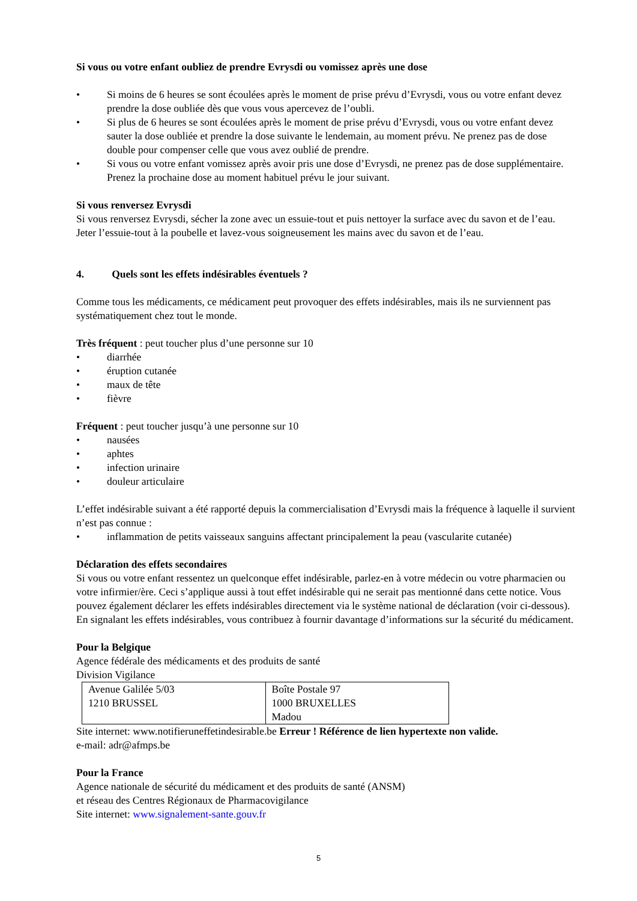Si vous ou votre enfant oubliez de prendre Evrysdi ou vomissez après une dose
• Si moins de 6 heures se sont écoulées après le moment de prise prévu d’Evrysdi, vous ou votre enfant devez prendre la dose oubliée dès que vous vous apercevez de l’oubli.
• Si plus de 6 heures se sont écoulées après le moment de prise prévu d’Evrysdi, vous ou votre enfant devez sauter la dose oubliée et prendre la dose suivante le lendemain, au moment prévu. Ne prenez pas de dose double pour compenser celle que vous avez oublié de prendre.
• Si vous ou votre enfant vomissez après avoir pris une dose d’Evrysdi, ne prenez pas de dose supplémentaire. Prenez la prochaine dose au moment habituel prévu le jour suivant.
Si vous renversez Evrysdi
Si vous renversez Evrysdi, sécher la zone avec un essuie-tout et puis nettoyer la surface avec du savon et de l’eau. Jeter l’essuie-tout à la poubelle et lavez-vous soigneusement les mains avec du savon et de l’eau.
4. Quels sont les effets indésirables éventuels ?
Comme tous les médicaments, ce médicament peut provoquer des effets indésirables, mais ils ne surviennent pas systématiquement chez tout le monde.
Très fréquent : peut toucher plus d’une personne sur 10
• diarrhée
• éruption cutanée
• maux de tête
• fièvre
Fréquent : peut toucher jusqu’à une personne sur 10
• nausées
• aphtes
• infection urinaire
• douleur articulaire
L’effet indésirable suivant a été rapporté depuis la commercialisation d’Evrysdi mais la fréquence à laquelle il survient n’est pas connue :
• inflammation de petits vaisseaux sanguins affectant principalement la peau (vascularite cutanée)
Déclaration des effets secondaires
Si vous ou votre enfant ressentez un quelconque effet indésirable, parlez-en à votre médecin ou votre pharmacien ou votre infirmier/ère. Ceci s’applique aussi à tout effet indésirable qui ne serait pas mentionné dans cette notice. Vous pouvez également déclarer les effets indésirables directement via le système national de déclaration (voir ci-dessous). En signalant les effets indésirables, vous contribuez à fournir davantage d’informations sur la sécurité du médicament.
Pour la Belgique
Agence fédérale des médicaments et des produits de santé
Division Vigilance
| Avenue Galilée 5/03 1210 BRUSSEL | Boîte Postale 97 1000 BRUXELLES Madou |
Site internet: www.notifieruneffetindesirable.be Erreur ! Référence de lien hypertexte non valide.
e-mail: adr@afmps.be
Pour la France
Agence nationale de sécurité du médicament et des produits de santé (ANSM)
et réseau des Centres Régionaux de Pharmacovigilance
Site internet: www.signalement-sante.gouv.fr
5